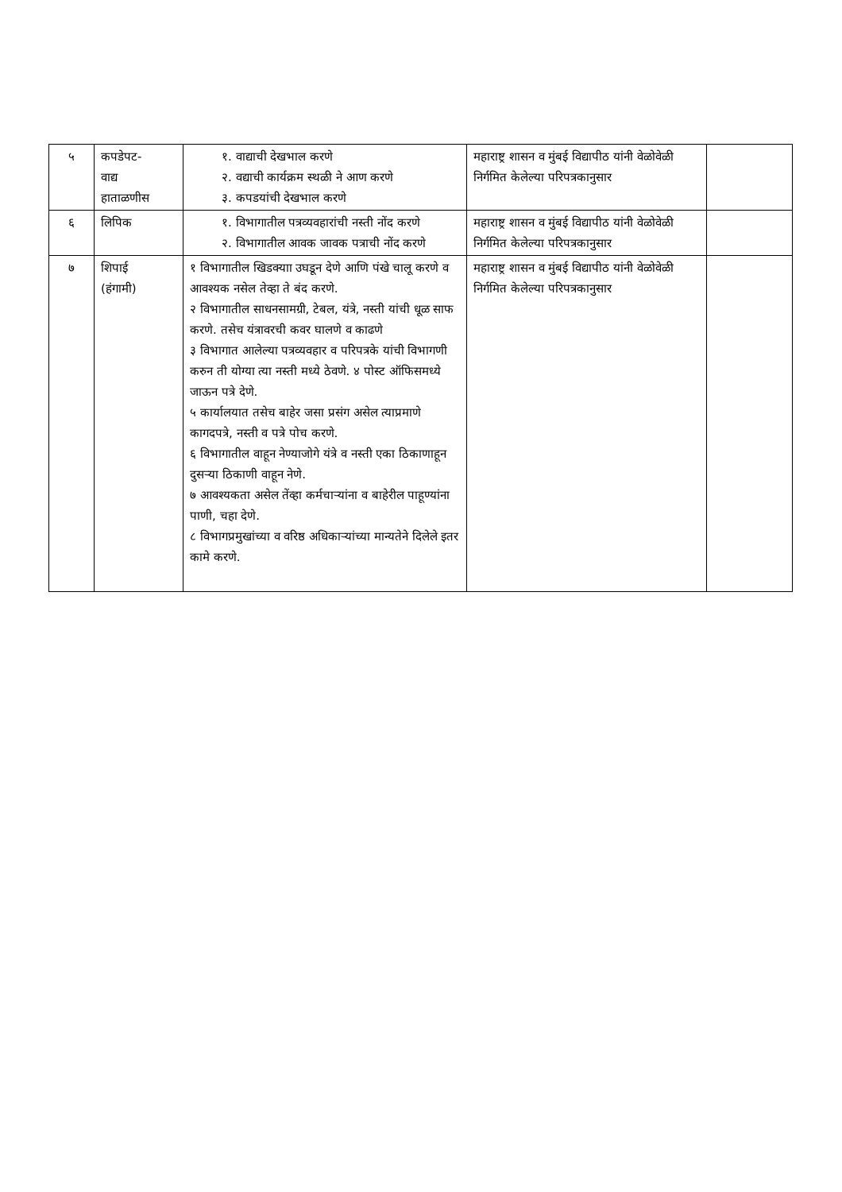| ५ | कपडेपट- वाद्य हाताळणीस | १. वाद्याची देखभाल करणे २. वद्याची कार्यक्रम स्थळी ने आण करणे ३. कपडयांची देखभाल करणे | महाराष्ट्र शासन व मुंबई विद्यापीठ यांनी वेळोवेळी निर्गमित केलेल्या परिपत्रकानुसार | |
| ६ | लिपिक | १. विभागातील पत्रव्यवहारांची नस्ती नोंद करणे २. विभागातील आवक जावक पत्राची नोंद करणे | महाराष्ट्र शासन व मुंबई विद्यापीठ यांनी वेळोवेळी निर्गमित केलेल्या परिपत्रकानुसार | |
| ७ | शिपाई (हंगामी) | १ विभागातील खिडक्याा उघडून देणे आणि पंखे चालू करणे व आवश्यक नसेल तेव्हा ते बंद करणे. २ विभागातील साधनसामग्री, टेबल, यंत्रे, नस्ती यांची धूळ साफ करणे. तसेच यंत्रावरची कवर घालणे व काढणे ३ विभागात आलेल्या पत्रव्यवहार व परिपत्रके यांची विभागणी करुन ती योग्या त्या नस्ती मध्ये ठेवणे. ४ पोस्ट ऑफिसमध्ये जाऊन पत्रे देणे. ५ कार्यालयात तसेच बाहेर जसा प्रसंग असेल त्याप्रमाणे कागदपत्रे, नस्ती व पत्रे पोच करणे. ६ विभागातील वाहून नेण्याजोगे यंत्रे व नस्ती एका ठिकाणाहून दुसऱ्या ठिकाणी वाहून नेणे. ७ आवश्यकता असेल तेंव्हा कर्मचाऱ्यांना व बाहेरील पाहूण्यांना पाणी, चहा देणे. ८ विभागप्रमुखांच्या व वरिष्ठ अधिकाऱ्यांच्या मान्यतेने दिलेले इतर कामे करणे. | महाराष्ट्र शासन व मुंबई विद्यापीठ यांनी वेळोवेळी निर्गमित केलेल्या परिपत्रकानुसार | |